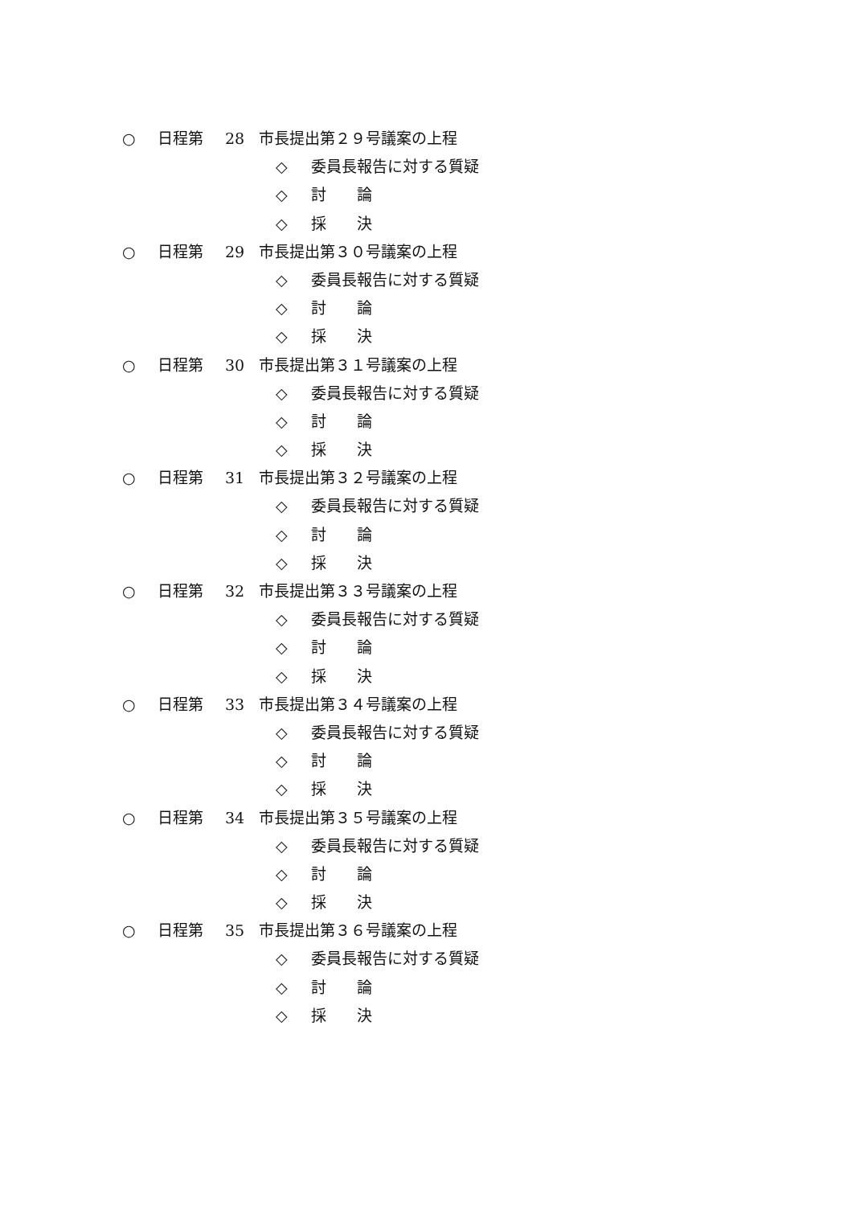○ 日程第 28 市長提出第２９号議案の上程
◇ 委員長報告に対する質疑
◇ 討　　論
◇ 採　　決
○ 日程第 29 市長提出第３０号議案の上程
◇ 委員長報告に対する質疑
◇ 討　　論
◇ 採　　決
○ 日程第 30 市長提出第３１号議案の上程
◇ 委員長報告に対する質疑
◇ 討　　論
◇ 採　　決
○ 日程第 31 市長提出第３２号議案の上程
◇ 委員長報告に対する質疑
◇ 討　　論
◇ 採　　決
○ 日程第 32 市長提出第３３号議案の上程
◇ 委員長報告に対する質疑
◇ 討　　論
◇ 採　　決
○ 日程第 33 市長提出第３４号議案の上程
◇ 委員長報告に対する質疑
◇ 討　　論
◇ 採　　決
○ 日程第 34 市長提出第３５号議案の上程
◇ 委員長報告に対する質疑
◇ 討　　論
◇ 採　　決
○ 日程第 35 市長提出第３６号議案の上程
◇ 委員長報告に対する質疑
◇ 討　　論
◇ 採　　決